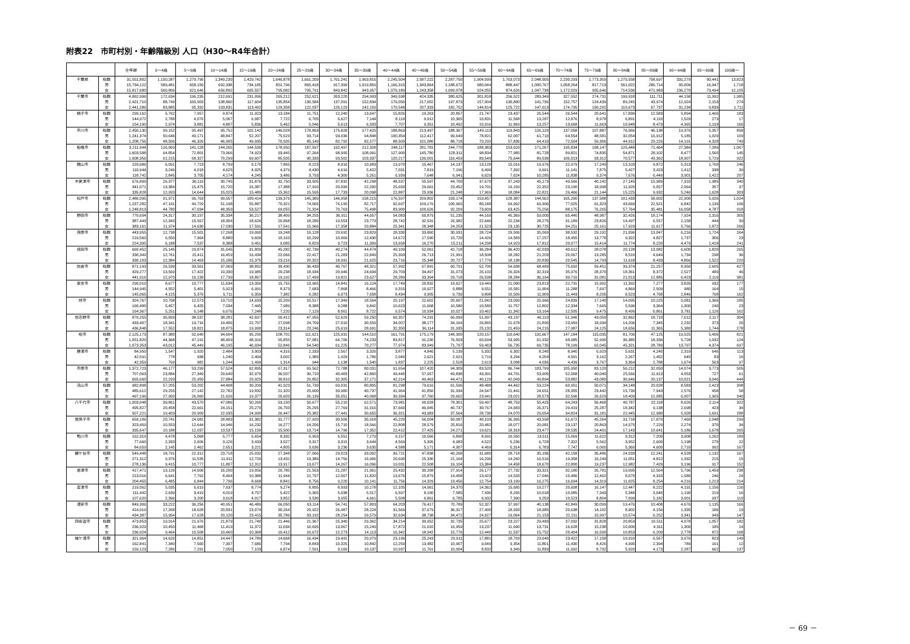附表22　市町村別・年齢階級別 人口（H30～R4年合計）
| | | 全年齢 | 0～4歳 | 5～9歳 | 10～14歳 | 15～19歳 | 20～24歳 | 25～29歳 | 30～34歳 | 35～39歳 | 40～44歳 | 45～49歳 | 50～54歳 | 55～59歳 | 60～64歳 | 65～69歳 | 70～74歳 | 75～79歳 | 80～84歳 | 85～89歳 | 90～94歳 | 95～99歳 | 100歳～ |
| --- | --- | --- | --- | --- | --- | --- | --- | --- | --- | --- | --- | --- | --- | --- | --- | --- | --- | --- | --- | --- | --- | --- | --- |
| 千葉県 | 総数 | 31,551,802 | 1,150,287 | 1,279,796 | 1,349,230 | 1,429,742 | 1,646,878 | 1,661,209 | 1,761,241 | 1,963,816 | 2,245,504 | 2,587,222 | 2,287,750 | 1,904,099 | 1,763,073 | 2,048,505 | 2,230,293 | 1,773,359 | 1,275,558 | 758,697 | 331,279 | 90,441 | 13,823 |
| | 男 | 15,734,122 | 589,481 | 658,150 | 692,338 | 734,185 | 851,796 | 865,418 | 917,399 | 1,019,859 | 1,166,315 | 1,343,864 | 1,188,672 | 980,044 | 888,447 | 1,000,767 | 1,058,264 | 817,713 | 561,022 | 286,714 | 95,009 | 16,947 | 1,718 |
| | 女 | 15,817,680 | 560,806 | 621,646 | 656,892 | 695,557 | 795,082 | 795,791 | 843,842 | 943,957 | 1,079,189 | 1,243,358 | 1,099,078 | 924,055 | 874,626 | 1,047,738 | 1,172,029 | 955,646 | 714,536 | 471,983 | 236,270 | 73,494 | 12,105 |
| 千葉市 | 総数 | 4,862,996 | 172,634 | 196,235 | 212,691 | 231,096 | 265,212 | 252,621 | 263,220 | 294,993 | 349,598 | 424,335 | 380,625 | 301,818 | 256,522 | 289,349 | 327,552 | 274,731 | 199,918 | 111,711 | 44,158 | 11,992 | 1,985 |
| | 男 | 2,421,710 | 88,749 | 100,903 | 108,860 | 117,604 | 135,854 | 130,584 | 137,091 | 152,834 | 179,050 | 217,002 | 197,873 | 157,004 | 130,800 | 141,736 | 152,757 | 124,439 | 89,245 | 43,974 | 12,924 | 2,153 | 274 |
| | 女 | 2,441,286 | 83,885 | 95,332 | 103,831 | 113,492 | 129,358 | 122,037 | 126,129 | 142,159 | 170,548 | 207,333 | 182,752 | 144,814 | 125,722 | 147,613 | 174,795 | 150,292 | 110,673 | 67,737 | 31,234 | 9,839 | 1,711 |
| 銚子市 | 総数 | 299,162 | 5,762 | 7,957 | 9,874 | 11,923 | 13,184 | 11,751 | 12,240 | 13,647 | 15,826 | 19,263 | 20,857 | 21,747 | 23,437 | 26,544 | 26,544 | 20,641 | 17,839 | 12,583 | 5,894 | 1,466 | 183 |
| | 男 | 144,972 | 2,788 | 4,076 | 5,067 | 6,087 | 7,722 | 6,705 | 6,627 | 7,144 | 8,119 | 9,912 | 10,365 | 10,831 | 11,568 | 13,287 | 12,876 | 8,978 | 6,891 | 4,110 | 1,529 | 273 | 17 |
| | 女 | 154,190 | 2,974 | 3,881 | 4,807 | 5,836 | 5,462 | 5,046 | 5,613 | 6,503 | 7,707 | 9,351 | 10,492 | 10,916 | 11,869 | 13,257 | 13,668 | 11,663 | 10,948 | 8,473 | 4,365 | 1,193 | 166 |
| 市川市 | 総数 | 2,450,130 | 99,152 | 95,497 | 95,752 | 102,142 | 146,028 | 178,863 | 175,828 | 177,425 | 188,863 | 213,497 | 188,367 | 149,113 | 119,843 | 126,120 | 137,058 | 107,887 | 76,966 | 46,138 | 19,376 | 5,357 | 858 |
| | 男 | 1,241,374 | 50,646 | 49,171 | 48,847 | 52,207 | 75,523 | 93,714 | 93,036 | 94,848 | 100,354 | 112,417 | 99,649 | 78,821 | 62,007 | 61,710 | 64,554 | 48,581 | 32,054 | 16,912 | 5,185 | 1,029 | 109 |
| | 女 | 1,208,756 | 48,506 | 46,326 | 46,905 | 49,935 | 70,505 | 85,149 | 82,792 | 82,577 | 88,509 | 101,080 | 88,718 | 70,292 | 57,836 | 64,410 | 72,504 | 59,306 | 44,912 | 29,226 | 14,191 | 4,328 | 749 |
| 船橋市 | 総数 | 3,211,944 | 126,069 | 141,128 | 144,265 | 144,530 | 178,950 | 187,597 | 192,497 | 212,328 | 248,117 | 281,781 | 244,770 | 188,383 | 153,629 | 171,267 | 195,834 | 168,147 | 125,448 | 71,464 | 27,384 | 7,289 | 1,067 |
| | 男 | 1,603,588 | 64,854 | 72,801 | 73,966 | 74,923 | 93,445 | 97,264 | 98,995 | 108,991 | 127,900 | 145,780 | 128,311 | 98,834 | 77,985 | 81,728 | 89,821 | 74,835 | 54,871 | 28,102 | 8,477 | 1,560 | 145 |
| | 女 | 1,608,356 | 61,215 | 68,327 | 70,299 | 69,607 | 85,505 | 90,333 | 93,502 | 103,337 | 120,217 | 136,001 | 116,459 | 89,549 | 75,644 | 89,539 | 106,013 | 93,312 | 70,577 | 43,362 | 18,907 | 5,729 | 922 |
| 館山市 | 総数 | 229,686 | 6,091 | 7,723 | 8,799 | 9,170 | 7,865 | 8,223 | 8,916 | 10,683 | 13,970 | 15,467 | 14,137 | 13,128 | 15,016 | 19,976 | 22,979 | 17,249 | 13,103 | 9,872 | 5,313 | 1,760 | 246 |
| | 男 | 110,944 | 3,246 | 4,018 | 4,625 | 4,925 | 4,379 | 4,430 | 4,616 | 5,422 | 7,031 | 7,819 | 7,196 | 6,499 | 7,392 | 9,691 | 11,141 | 7,875 | 5,427 | 3,423 | 1,412 | 338 | 39 |
| | 女 | 118,742 | 2,845 | 3,705 | 4,174 | 4,245 | 3,486 | 3,793 | 4,300 | 5,261 | 6,939 | 7,648 | 6,941 | 6,629 | 7,624 | 10,285 | 11,838 | 9,374 | 7,676 | 6,449 | 3,901 | 1,422 | 207 |
| 木更津市 | 総数 | 676,899 | 26,377 | 30,119 | 30,745 | 31,876 | 32,750 | 33,505 | 37,832 | 42,298 | 48,537 | 55,597 | 44,700 | 37,670 | 37,243 | 45,173 | 49,566 | 40,142 | 27,145 | 15,989 | 7,310 | 1,985 | 340 |
| | 男 | 341,071 | 13,384 | 15,475 | 15,720 | 16,387 | 17,388 | 17,910 | 20,099 | 22,200 | 25,650 | 29,661 | 23,452 | 19,701 | 19,159 | 22,352 | 23,100 | 18,998 | 11,920 | 6,057 | 2,064 | 357 | 37 |
| | 女 | 335,828 | 12,993 | 14,644 | 15,025 | 15,489 | 15,362 | 15,595 | 17,733 | 20,098 | 22,887 | 25,936 | 21,248 | 17,969 | 18,084 | 22,821 | 26,466 | 21,144 | 15,225 | 9,932 | 5,246 | 1,628 | 303 |
| 松戸市 | 総数 | 2,486,095 | 91,971 | 96,763 | 99,557 | 109,414 | 139,376 | 145,389 | 146,958 | 158,215 | 176,597 | 209,802 | 193,174 | 153,857 | 128,387 | 144,562 | 165,200 | 137,588 | 101,433 | 58,002 | 22,900 | 5,926 | 1,024 |
| | 男 | 1,237,282 | 47,191 | 49,729 | 51,198 | 55,887 | 70,321 | 74,065 | 76,195 | 82,717 | 92,697 | 109,176 | 100,965 | 80,248 | 64,962 | 69,306 | 77,025 | 61,323 | 43,669 | 22,521 | 6,842 | 1,139 | 106 |
| | 女 | 1,248,813 | 44,780 | 47,034 | 48,359 | 53,527 | 69,055 | 71,324 | 70,763 | 75,498 | 83,900 | 100,626 | 92,209 | 73,609 | 63,425 | 75,256 | 88,175 | 76,265 | 57,764 | 35,481 | 16,058 | 4,787 | 918 |
| 野田市 | 総数 | 770,604 | 24,317 | 30,197 | 35,334 | 36,217 | 38,409 | 34,255 | 36,911 | 44,657 | 54,083 | 60,879 | 51,235 | 44,169 | 45,369 | 59,000 | 65,440 | 48,987 | 32,426 | 18,174 | 7,924 | 2,316 | 305 |
| | 男 | 387,443 | 12,343 | 15,567 | 18,304 | 18,626 | 20,868 | 18,289 | 19,553 | 23,773 | 28,742 | 32,531 | 26,982 | 22,646 | 22,234 | 28,275 | 31,189 | 23,826 | 14,497 | 6,557 | 2,158 | 444 | 39 |
| | 女 | 383,161 | 11,974 | 14,630 | 17,030 | 17,591 | 17,541 | 15,966 | 17,358 | 20,884 | 25,341 | 28,348 | 24,253 | 21,523 | 23,135 | 30,725 | 34,251 | 25,161 | 17,929 | 11,617 | 5,766 | 1,872 | 266 |
| 茂原市 | 総数 | 443,955 | 12,738 | 15,501 | 17,268 | 19,060 | 19,248 | 19,128 | 20,692 | 23,829 | 28,330 | 33,860 | 30,931 | 28,724 | 29,506 | 35,069 | 38,532 | 29,192 | 21,096 | 13,047 | 6,216 | 1,724 | 264 |
| | 男 | 219,560 | 6,550 | 7,964 | 8,880 | 9,609 | 10,163 | 10,299 | 10,969 | 12,430 | 14,672 | 17,590 | 15,720 | 14,426 | 14,583 | 17,257 | 18,455 | 13,778 | 9,322 | 4,827 | 1,737 | 306 | 23 |
| | 女 | 224,395 | 6,188 | 7,537 | 8,388 | 9,451 | 9,085 | 8,829 | 9,723 | 11,399 | 13,658 | 16,270 | 15,211 | 14,298 | 14,923 | 17,812 | 20,077 | 15,414 | 11,774 | 8,220 | 4,479 | 1,418 | 241 |
| 成田市 | 総数 | 660,452 | 25,145 | 29,874 | 31,645 | 31,809 | 45,282 | 42,739 | 40,274 | 44,474 | 49,109 | 52,061 | 42,718 | 36,284 | 36,420 | 42,033 | 40,612 | 28,078 | 20,128 | 13,082 | 6,600 | 1,820 | 265 |
| | 男 | 330,349 | 12,761 | 15,411 | 16,459 | 16,434 | 22,066 | 22,417 | 21,283 | 22,849 | 25,393 | 26,713 | 21,991 | 18,508 | 18,282 | 21,203 | 20,067 | 13,285 | 8,510 | 4,649 | 1,734 | 298 | 36 |
| | 女 | 330,103 | 12,384 | 14,463 | 15,186 | 15,375 | 23,216 | 20,322 | 18,991 | 21,625 | 23,716 | 25,348 | 20,727 | 17,776 | 18,138 | 20,830 | 20,545 | 14,793 | 11,618 | 8,433 | 4,866 | 1,522 | 229 |
| 佐倉市 | 総数 | 871,193 | 26,539 | 33,561 | 37,069 | 38,852 | 39,430 | 36,433 | 40,767 | 48,321 | 57,992 | 67,891 | 60,791 | 52,700 | 54,608 | 68,483 | 75,692 | 59,451 | 39,374 | 21,257 | 8,950 | 2,605 | 427 |
| | 男 | 429,277 | 13,569 | 17,422 | 19,330 | 19,985 | 20,238 | 18,934 | 20,946 | 24,694 | 29,703 | 34,497 | 31,073 | 26,102 | 26,324 | 32,319 | 35,976 | 28,370 | 18,361 | 8,372 | 2,527 | 489 | 46 |
| | 女 | 441,916 | 12,970 | 16,139 | 17,739 | 18,867 | 19,192 | 17,499 | 19,821 | 23,627 | 28,289 | 33,394 | 29,718 | 26,598 | 28,284 | 36,164 | 39,716 | 31,081 | 21,013 | 12,885 | 6,423 | 2,116 | 381 |
| 東金市 | 総数 | 290,010 | 8,677 | 10,777 | 11,634 | 13,350 | 15,755 | 13,965 | 14,841 | 16,124 | 17,749 | 20,832 | 19,627 | 19,449 | 21,090 | 23,813 | 22,731 | 15,992 | 11,392 | 7,277 | 3,826 | 932 | 177 |
| | 男 | 144,945 | 4,552 | 5,401 | 5,923 | 6,991 | 8,373 | 7,683 | 7,868 | 8,466 | 9,315 | 10,927 | 9,888 | 9,551 | 10,581 | 11,904 | 11,288 | 7,697 | 4,869 | 2,509 | 980 | 164 | 15 |
| | 女 | 145,065 | 4,125 | 5,376 | 5,711 | 6,359 | 7,382 | 6,282 | 6,973 | 7,658 | 8,434 | 9,905 | 9,739 | 9,898 | 10,509 | 11,909 | 11,443 | 8,295 | 6,523 | 4,768 | 2,846 | 768 | 162 |
| 旭市 | 総数 | 324,767 | 10,708 | 12,573 | 13,710 | 14,693 | 15,209 | 15,517 | 17,349 | 18,564 | 20,197 | 22,602 | 20,607 | 21,042 | 23,099 | 25,966 | 24,839 | 17,140 | 14,095 | 10,225 | 5,081 | 1,366 | 185 |
| | 男 | 160,400 | 5,457 | 6,425 | 7,034 | 7,445 | 7,989 | 8,388 | 9,288 | 9,842 | 10,623 | 11,668 | 10,580 | 10,580 | 11,757 | 12,802 | 12,334 | 7,665 | 5,596 | 3,364 | 1,300 | 240 | 23 |
| | 女 | 164,367 | 5,251 | 6,148 | 6,676 | 7,248 | 7,220 | 7,129 | 8,061 | 8,722 | 9,574 | 10,934 | 10,027 | 10,462 | 11,342 | 13,164 | 12,505 | 9,475 | 8,499 | 6,861 | 3,781 | 1,126 | 162 |
| 習志野市 | 総数 | 870,255 | 35,893 | 38,537 | 38,281 | 42,697 | 50,412 | 47,955 | 52,629 | 59,250 | 66,357 | 74,291 | 66,099 | 51,997 | 43,137 | 46,110 | 51,946 | 43,059 | 32,862 | 18,710 | 7,612 | 2,117 | 304 |
| | 男 | 433,407 | 18,341 | 19,716 | 19,406 | 22,707 | 27,098 | 24,709 | 27,010 | 30,559 | 34,007 | 38,177 | 34,164 | 26,865 | 21,678 | 21,895 | 23,959 | 18,934 | 14,206 | 7,345 | 2,232 | 373 | 26 |
| | 女 | 436,848 | 17,552 | 18,821 | 18,875 | 19,990 | 23,314 | 23,246 | 25,619 | 28,691 | 32,350 | 36,114 | 31,935 | 25,132 | 21,459 | 24,215 | 27,987 | 24,125 | 18,656 | 11,365 | 5,380 | 1,744 | 278 |
| 柏市 | 総数 | 2,125,173 | 87,380 | 92,640 | 94,604 | 95,250 | 108,701 | 111,621 | 125,931 | 144,510 | 161,791 | 175,179 | 148,300 | 120,157 | 110,640 | 131,667 | 147,184 | 115,035 | 81,706 | 47,125 | 19,525 | 5,406 | 821 |
| | 男 | 1,051,820 | 44,368 | 47,191 | 48,409 | 48,316 | 55,855 | 57,081 | 64,706 | 74,233 | 83,817 | 91,230 | 76,503 | 60,694 | 53,905 | 61,932 | 68,985 | 52,990 | 36,385 | 18,336 | 5,728 | 1,032 | 124 |
| | 女 | 1,073,353 | 43,012 | 45,449 | 46,195 | 46,934 | 52,846 | 54,540 | 61,225 | 70,277 | 77,974 | 83,949 | 71,797 | 59,463 | 56,735 | 69,735 | 78,199 | 62,045 | 45,321 | 28,789 | 13,797 | 4,374 | 697 |
| 勝浦市 | 総数 | 84,950 | 1,547 | 1,920 | 2,484 | 3,903 | 4,316 | 2,333 | 2,567 | 3,326 | 3,877 | 4,846 | 5,139 | 5,332 | 6,302 | 8,240 | 8,940 | 6,929 | 5,631 | 4,240 | 2,319 | 646 | 113 |
| | 男 | 42,591 | 778 | 938 | 1,240 | 2,404 | 3,002 | 1,389 | 1,429 | 1,786 | 2,040 | 2,621 | 2,621 | 2,719 | 3,294 | 4,204 | 4,501 | 3,162 | 2,267 | 1,452 | 645 | 83 | 16 |
| | 女 | 42,359 | 769 | 982 | 1,244 | 1,499 | 1,314 | 944 | 1,138 | 1,540 | 1,837 | 2,225 | 2,518 | 2,613 | 3,008 | 4,036 | 4,439 | 3,767 | 3,364 | 2,788 | 1,674 | 563 | 97 |
| 市原市 | 総数 | 1,372,723 | 46,177 | 53,299 | 57,524 | 62,895 | 67,317 | 69,562 | 72,788 | 80,031 | 91,654 | 107,420 | 94,309 | 83,520 | 86,744 | 103,799 | 105,950 | 83,120 | 56,212 | 32,050 | 14,074 | 3,773 | 505 |
| | 男 | 707,063 | 23,884 | 27,349 | 29,640 | 32,970 | 36,507 | 39,710 | 40,483 | 42,860 | 49,440 | 57,957 | 49,838 | 43,391 | 44,701 | 53,905 | 52,068 | 40,040 | 25,566 | 11,913 | 4,053 | 727 | 61 |
| | 女 | 665,660 | 22,293 | 25,950 | 27,884 | 29,925 | 30,810 | 29,852 | 32,305 | 37,171 | 42,214 | 49,463 | 44,471 | 40,129 | 42,043 | 49,894 | 53,882 | 43,080 | 30,646 | 20,137 | 10,021 | 3,046 | 444 |
| 流山市 | 総数 | 982,808 | 57,205 | 53,202 | 44,408 | 39,209 | 41,923 | 51,739 | 69,031 | 80,805 | 81,298 | 79,616 | 61,596 | 48,488 | 44,462 | 53,224 | 60,951 | 50,071 | 34,148 | 20,028 | 8,583 | 2,423 | 398 |
| | 男 | 485,612 | 29,255 | 27,142 | 22,782 | 19,832 | 21,320 | 25,600 | 33,980 | 40,737 | 41,964 | 41,856 | 31,934 | 24,547 | 21,441 | 24,651 | 28,355 | 23,442 | 15,739 | 7,943 | 2,576 | 458 | 58 |
| | 女 | 497,196 | 27,950 | 26,060 | 21,626 | 19,377 | 20,603 | 26,139 | 35,051 | 40,068 | 39,334 | 37,760 | 29,662 | 23,941 | 23,021 | 28,573 | 32,596 | 26,629 | 18,409 | 12,085 | 6,007 | 1,965 | 340 |
| 八千代市 | 総数 | 1,003,048 | 39,861 | 43,570 | 47,086 | 50,260 | 53,150 | 50,677 | 55,210 | 62,571 | 73,981 | 90,028 | 78,301 | 59,497 | 48,753 | 55,425 | 64,243 | 56,468 | 40,787 | 22,118 | 8,626 | 2,114 | 322 |
| | 男 | 495,827 | 20,458 | 22,661 | 24,151 | 25,270 | 26,703 | 25,295 | 27,769 | 31,916 | 37,660 | 46,045 | 40,737 | 30,767 | 24,683 | 26,371 | 29,419 | 25,287 | 18,342 | 9,138 | 2,698 | 423 | 34 |
| | 女 | 507,221 | 19,403 | 20,909 | 22,935 | 24,990 | 26,447 | 25,382 | 27,441 | 30,655 | 36,321 | 43,983 | 37,564 | 28,730 | 24,070 | 29,054 | 34,824 | 31,181 | 22,445 | 12,980 | 5,928 | 1,691 | 288 |
| 我孫子市 | 総数 | 659,106 | 20,741 | 24,681 | 28,483 | 31,382 | 31,777 | 27,920 | 30,506 | 35,918 | 45,220 | 56,004 | 50,087 | 40,103 | 36,395 | 43,558 | 51,672 | 45,264 | 31,718 | 17,870 | 7,460 | 2,048 | 299 |
| | 男 | 323,459 | 10,553 | 12,644 | 14,946 | 16,232 | 16,277 | 14,206 | 15,710 | 18,566 | 22,808 | 28,579 | 25,816 | 20,482 | 18,077 | 20,081 | 23,137 | 20,863 | 14,575 | 7,229 | 2,274 | 370 | 34 |
| | 女 | 335,647 | 10,188 | 12,037 | 13,537 | 15,150 | 15,500 | 13,714 | 14,796 | 17,352 | 22,412 | 27,425 | 24,271 | 19,621 | 18,318 | 23,477 | 28,535 | 24,401 | 17,143 | 10,641 | 5,186 | 1,678 | 265 |
| 鴨川市 | 総数 | 162,319 | 4,478 | 5,068 | 5,777 | 6,654 | 8,332 | 6,953 | 6,551 | 7,279 | 9,157 | 10,566 | 9,890 | 8,991 | 10,550 | 13,511 | 15,069 | 11,622 | 9,312 | 7,200 | 3,908 | 1,262 | 189 |
| | 男 | 77,660 | 2,333 | 2,606 | 3,126 | 3,433 | 3,527 | 3,317 | 3,315 | 3,644 | 4,569 | 5,395 | 4,983 | 4,522 | 5,236 | 6,728 | 7,322 | 5,562 | 3,952 | 2,600 | 1,198 | 270 | 22 |
| | 女 | 84,659 | 2,145 | 2,462 | 2,651 | 3,221 | 4,805 | 3,636 | 3,236 | 3,635 | 4,588 | 5,171 | 4,907 | 4,469 | 5,314 | 6,783 | 7,747 | 6,060 | 5,360 | 4,600 | 2,710 | 992 | 167 |
| 鎌ケ谷市 | 総数 | 549,448 | 18,791 | 22,312 | 23,718 | 25,032 | 27,348 | 27,066 | 29,023 | 33,002 | 39,721 | 47,838 | 40,268 | 31,680 | 28,718 | 35,186 | 42,158 | 35,486 | 24,033 | 12,241 | 4,528 | 1,132 | 167 |
| | 男 | 271,312 | 9,376 | 11,535 | 11,911 | 12,720 | 13,431 | 13,389 | 14,756 | 16,906 | 20,690 | 25,330 | 21,164 | 16,296 | 14,260 | 16,516 | 19,358 | 16,249 | 11,051 | 4,812 | 1,332 | 215 | 15 |
| | 女 | 278,136 | 9,415 | 10,777 | 11,807 | 12,312 | 13,917 | 13,677 | 14,267 | 16,096 | 19,031 | 22,508 | 19,104 | 15,384 | 14,458 | 18,670 | 22,800 | 19,237 | 12,982 | 7,429 | 3,196 | 917 | 152 |
| 君津市 | 総数 | 417,471 | 13,126 | 14,606 | 16,200 | 19,056 | 20,785 | 21,553 | 21,287 | 21,961 | 25,432 | 30,208 | 27,914 | 26,177 | 27,732 | 33,321 | 32,180 | 26,781 | 19,095 | 12,564 | 5,796 | 1,459 | 238 |
| | 男 | 213,016 | 6,641 | 7,762 | 8,404 | 10,388 | 11,944 | 12,797 | 12,067 | 11,820 | 13,676 | 15,879 | 14,458 | 13,423 | 14,533 | 17,046 | 15,486 | 12,462 | 8,070 | 4,310 | 1,580 | 246 | 24 |
| | 女 | 204,455 | 6,485 | 6,844 | 7,796 | 8,668 | 8,841 | 8,756 | 9,220 | 10,141 | 11,756 | 14,329 | 13,456 | 12,754 | 13,199 | 16,275 | 16,694 | 14,319 | 11,025 | 8,254 | 4,216 | 1,213 | 214 |
| 富津市 | 総数 | 219,062 | 5,035 | 6,619 | 7,637 | 8,774 | 9,274 | 8,895 | 8,993 | 10,178 | 12,105 | 14,961 | 14,370 | 14,362 | 15,685 | 19,277 | 20,608 | 16,147 | 12,447 | 8,222 | 4,191 | 1,156 | 126 |
| | 男 | 111,442 | 2,639 | 3,419 | 4,019 | 4,757 | 5,422 | 5,365 | 5,038 | 5,517 | 6,597 | 8,100 | 7,585 | 7,430 | 8,295 | 10,018 | 10,085 | 7,343 | 5,348 | 3,040 | 1,190 | 219 | 16 |
| | 女 | 107,620 | 2,396 | 3,200 | 3,618 | 4,017 | 3,852 | 3,530 | 3,955 | 4,661 | 5,508 | 6,861 | 6,785 | 6,932 | 7,390 | 9,259 | 10,523 | 8,804 | 7,099 | 5,182 | 3,001 | 937 | 110 |
| 浦安市 | 総数 | 849,306 | 33,222 | 36,256 | 40,951 | 46,489 | 66,050 | 63,114 | 54,741 | 57,803 | 64,203 | 76,417 | 70,789 | 52,327 | 37,997 | 40,138 | 42,849 | 30,099 | 19,476 | 10,408 | 4,676 | 1,135 | 166 |
| | 男 | 414,919 | 17,268 | 18,628 | 20,831 | 23,074 | 30,264 | 29,922 | 26,487 | 28,224 | 31,569 | 37,679 | 36,317 | 27,400 | 18,933 | 18,985 | 20,638 | 14,102 | 8,902 | 4,156 | 1,335 | 186 | 19 |
| | 女 | 434,387 | 15,954 | 17,628 | 20,120 | 23,415 | 35,786 | 33,192 | 28,254 | 29,579 | 32,634 | 38,738 | 34,472 | 24,927 | 19,064 | 21,153 | 22,211 | 15,997 | 10,574 | 6,252 | 3,341 | 949 | 147 |
| 四街道市 | 総数 | 473,853 | 19,914 | 21,976 | 21,879 | 21,740 | 21,446 | 21,367 | 25,340 | 29,362 | 34,214 | 39,952 | 32,735 | 25,677 | 23,227 | 29,483 | 37,032 | 31,828 | 20,853 | 10,511 | 4,078 | 1,057 | 182 |
| | 男 | 236,929 | 10,450 | 11,468 | 11,419 | 11,372 | 11,034 | 10,695 | 13,067 | 15,249 | 17,872 | 21,010 | 16,959 | 13,237 | 11,690 | 13,731 | 16,628 | 15,238 | 10,000 | 4,311 | 1,300 | 185 | 14 |
| | 女 | 236,924 | 9,464 | 10,508 | 10,460 | 10,368 | 10,412 | 10,672 | 12,273 | 14,113 | 16,342 | 18,942 | 15,776 | 12,440 | 11,537 | 15,752 | 20,404 | 16,590 | 10,853 | 6,200 | 2,778 | 872 | 168 |
| 袖ケ浦市 | 総数 | 321,964 | 14,626 | 14,851 | 14,447 | 14,789 | 14,668 | 16,434 | 19,491 | 20,979 | 23,196 | 25,243 | 20,911 | 17,881 | 18,703 | 23,640 | 23,422 | 17,158 | 10,910 | 6,567 | 3,076 | 823 | 149 |
| | 男 | 162,841 | 7,340 | 7,560 | 7,397 | 7,686 | 7,794 | 8,843 | 10,325 | 10,842 | 12,259 | 13,482 | 10,907 | 9,049 | 9,354 | 11,801 | 11,430 | 8,426 | 4,990 | 2,394 | 789 | 161 | 12 |
| | 女 | 159,123 | 7,286 | 7,291 | 7,050 | 7,103 | 6,874 | 7,591 | 9,166 | 10,137 | 10,937 | 11,761 | 10,004 | 8,832 | 9,349 | 11,839 | 11,992 | 8,732 | 5,920 | 4,173 | 2,287 | 662 | 137 |
－ 69 －